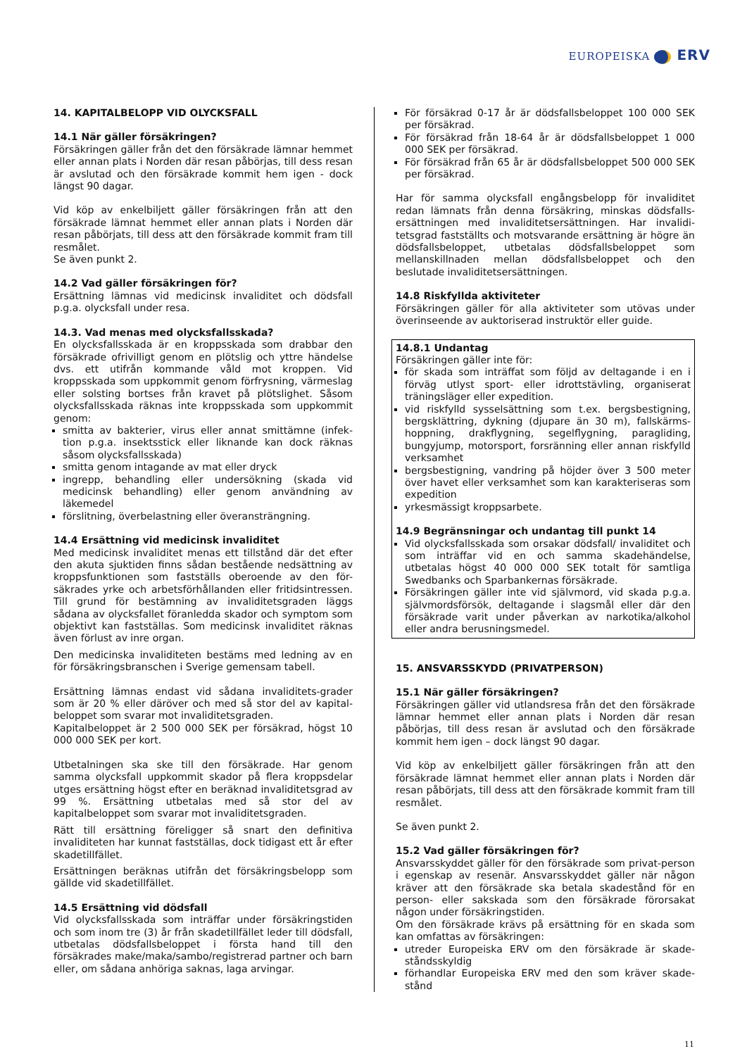EUROPEISKA ERV
14. KAPITALBELOPP VID OLYCKSFALL
14.1 När gäller försäkringen?
Försäkringen gäller från det den försäkrade lämnar hemmet eller annan plats i Norden där resan påbörjas, till dess resan är avslutad och den försäkrade kommit hem igen - dock längst 90 dagar.
Vid köp av enkelbiljett gäller försäkringen från att den försäkrade lämnat hemmet eller annan plats i Norden där resan påbörjats, till dess att den försäkrade kommit fram till resmålet.
Se även punkt 2.
14.2 Vad gäller försäkringen för?
Ersättning lämnas vid medicinsk invaliditet och dödsfall p.g.a. olycksfall under resa.
14.3. Vad menas med olycksfallsskada?
En olycksfallsskada är en kroppsskada som drabbar den försäkrade ofrivilligt genom en plötslig och yttre händelse dvs. ett utifrån kommande våld mot kroppen. Vid kroppsskada som uppkommit genom förfrysning, värmeslag eller solsting bortses från kravet på plötslighet. Såsom olycksfallsskada räknas inte kroppsskada som uppkommit genom:
smitta av bakterier, virus eller annat smittämne (infek-tion p.g.a. insektsstick eller liknande kan dock räknas såsom olycksfallsskada)
smitta genom intagande av mat eller dryck
ingrepp, behandling eller undersökning (skada vid medicinsk behandling) eller genom användning av läkemedel
förslitning, överbelastning eller överansträngning.
14.4 Ersättning vid medicinsk invaliditet
Med medicinsk invaliditet menas ett tillstånd där det efter den akuta sjuktiden finns sådan bestående nedsättning av kroppsfunktionen som fastställs oberoende av den för-säkrades yrke och arbetsförhållanden eller fritidsintressen. Till grund för bestämning av invaliditetsgraden läggs sådana av olycksfallet föranledda skador och symptom som objektivt kan fastställas. Som medicinsk invaliditet räknas även förlust av inre organ.
Den medicinska invaliditeten bestäms med ledning av en för försäkringsbranschen i Sverige gemensam tabell.
Ersättning lämnas endast vid sådana invaliditets-grader som är 20 % eller däröver och med så stor del av kapital-beloppet som svarar mot invaliditetsgraden.
Kapitalbeloppet är 2 500 000 SEK per försäkrad, högst 10 000 000 SEK per kort.
Utbetalningen ska ske till den försäkrade. Har genom samma olycksfall uppkommit skador på flera kroppsdelar utges ersättning högst efter en beräknad invaliditetsgrad av 99 %. Ersättning utbetalas med så stor del av kapitalbeloppet som svarar mot invaliditetsgraden.
Rätt till ersättning föreligger så snart den definitiva invaliditeten har kunnat fastställas, dock tidigast ett år efter skadetillfället.
Ersättningen beräknas utifrån det försäkringsbelopp som gällde vid skadetillfället.
14.5 Ersättning vid dödsfall
Vid olycksfallsskada som inträffar under försäkringstiden och som inom tre (3) år från skadetillfället leder till dödsfall, utbetalas dödsfallsbeloppet i första hand till den försäkrades make/maka/sambo/registrerad partner och barn eller, om sådana anhöriga saknas, laga arvingar.
För försäkrad 0-17 år är dödsfallsbeloppet 100 000 SEK per försäkrad.
För försäkrad från 18-64 år är dödsfallsbeloppet 1 000 000 SEK per försäkrad.
För försäkrad från 65 år är dödsfallsbeloppet 500 000 SEK per försäkrad.
Har för samma olycksfall engångsbelopp för invaliditet redan lämnats från denna försäkring, minskas dödsfalls-ersättningen med invaliditetsersättningen. Har invalidi-tetsgrad fastställts och motsvarande ersättning är högre än dödsfallsbeloppet, utbetalas dödsfallsbeloppet som mellanskillnaden mellan dödsfallsbeloppet och den beslutade invaliditetsersättningen.
14.8 Riskfyllda aktiviteter
Försäkringen gäller för alla aktiviteter som utövas under överinseende av auktoriserad instruktör eller guide.
14.8.1 Undantag
Försäkringen gäller inte för:
för skada som inträffat som följd av deltagande i en i förväg utlyst sport- eller idrottstävling, organiserat träningsläger eller expedition.
vid riskfylld sysselsättning som t.ex. bergsbestigning, bergsklättring, dykning (djupare än 30 m), fallskärms-hoppning, drakflygning, segelflygning, paragliding, bungyjump, motorsport, forsränning eller annan riskfylld verksamhet
bergsbestigning, vandring på höjder över 3 500 meter över havet eller verksamhet som kan karakteriseras som expedition
yrkesmässigt kroppsarbete.
14.9 Begränsningar och undantag till punkt 14
Vid olycksfallsskada som orsakar dödsfall/ invaliditet och som inträffar vid en och samma skadehändelse, utbetalas högst 40 000 000 SEK totalt för samtliga Swedbanks och Sparbankernas försäkrade.
Försäkringen gäller inte vid självmord, vid skada p.g.a. självmordsförsök, deltagande i slagsmål eller där den försäkrade varit under påverkan av narkotika/alkohol eller andra berusningsmedel.
15. ANSVARSSKYDD (PRIVATPERSON)
15.1 När gäller försäkringen?
Försäkringen gäller vid utlandsresa från det den försäkrade lämnar hemmet eller annan plats i Norden där resan påbörjas, till dess resan är avslutad och den försäkrade kommit hem igen – dock längst 90 dagar.
Vid köp av enkelbiljett gäller försäkringen från att den försäkrade lämnat hemmet eller annan plats i Norden där resan påbörjats, till dess att den försäkrade kommit fram till resmålet.
Se även punkt 2.
15.2 Vad gäller försäkringen för?
Ansvarsskyddet gäller för den försäkrade som privat-person i egenskap av resenär. Ansvarsskyddet gäller när någon kräver att den försäkrade ska betala skadestånd för en person- eller sakskada som den försäkrade förorsakat någon under försäkringstiden.
Om den försäkrade krävs på ersättning för en skada som kan omfattas av försäkringen:
utreder Europeiska ERV om den försäkrade är skade-ståndsskyldig
förhandlar Europeiska ERV med den som kräver skade-stånd
11